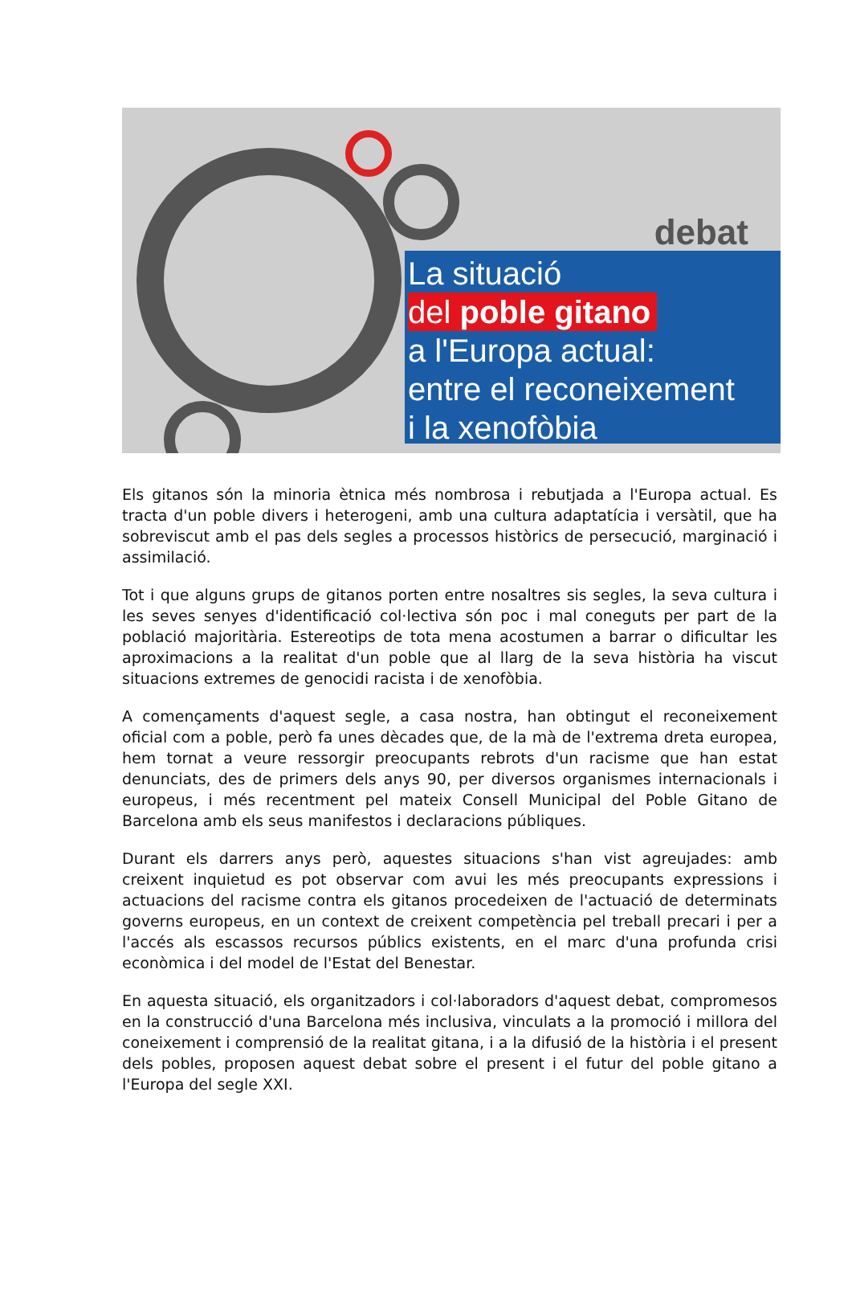debat
La situació
del poble gitano
a l'Europa actual:
entre el reconeixement
i la xenofòbia
Els gitanos són la minoria ètnica més nombrosa i rebutjada a l'Europa actual. Es tracta d'un poble divers i heterogeni, amb una cultura adaptatícia i versàtil, que ha sobreviscut amb el pas dels segles a processos històrics de persecució, marginació i assimilació.
Tot i que alguns grups de gitanos porten entre nosaltres sis segles, la seva cultura i les seves senyes d'identificació col·lectiva són poc i mal coneguts per part de la població majoritària. Estereotips de tota mena acostumen a barrar o dificultar les aproximacions a la realitat d'un poble que al llarg de la seva història ha viscut situacions extremes de genocidi racista i de xenofòbia.
A començaments d'aquest segle, a casa nostra, han obtingut el reconeixement oficial com a poble, però fa unes dècades que, de la mà de l'extrema dreta europea, hem tornat a veure ressorgir preocupants rebrots d'un racisme que han estat denunciats, des de primers dels anys 90, per diversos organismes internacionals i europeus, i més recentment pel mateix Consell Municipal del Poble Gitano de Barcelona amb els seus manifestos i declaracions públiques.
Durant els darrers anys però, aquestes situacions s'han vist agreujades: amb creixent inquietud es pot observar com avui les més preocupants expressions i actuacions del racisme contra els gitanos procedeixen de l'actuació de determinats governs europeus, en un context de creixent competència pel treball precari i per a l'accés als escassos recursos públics existents, en el marc d'una profunda crisi econòmica i del model de l'Estat del Benestar.
En aquesta situació, els organitzadors i col·laboradors d'aquest debat, compromesos en la construcció d'una Barcelona més inclusiva, vinculats a la promoció i millora del coneixement i comprensió de la realitat gitana, i a la difusió de la història i el present dels pobles, proposen aquest debat sobre el present i el futur del poble gitano a l'Europa del segle XXI.